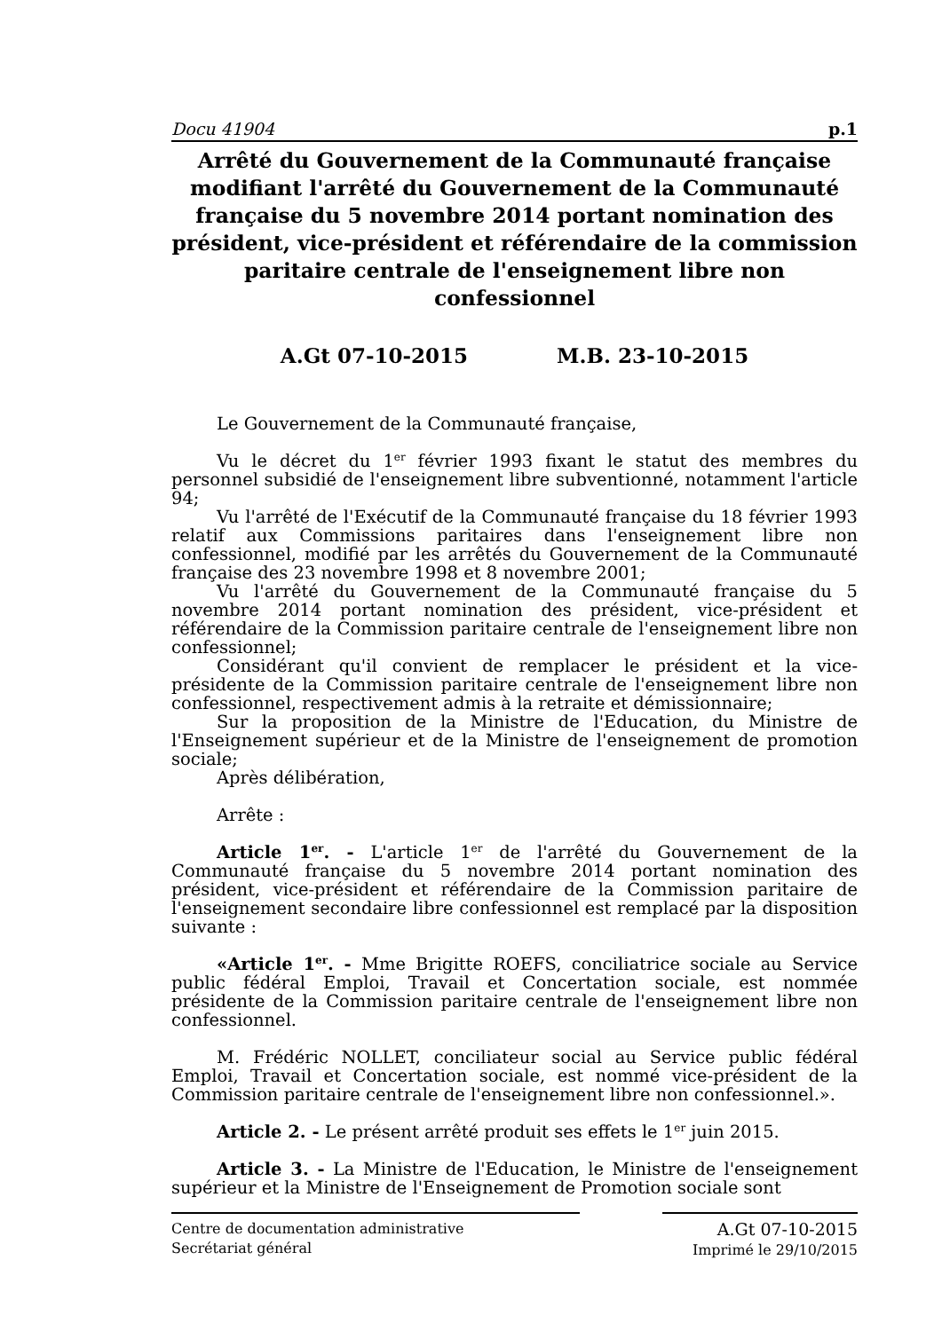Docu 41904 p.1
Arrêté du Gouvernement de la Communauté française modifiant l'arrêté du Gouvernement de la Communauté française du 5 novembre 2014 portant nomination des président, vice-président et référendaire de la commission paritaire centrale de l'enseignement libre non confessionnel
A.Gt 07-10-2015 M.B. 23-10-2015
Le Gouvernement de la Communauté française,
Vu le décret du 1<sup>er</sup> février 1993 fixant le statut des membres du personnel subsidié de l'enseignement libre subventionné, notamment l'article 94;
Vu l'arrêté de l'Exécutif de la Communauté française du 18 février 1993 relatif aux Commissions paritaires dans l'enseignement libre non confessionnel, modifié par les arrêtés du Gouvernement de la Communauté française des 23 novembre 1998 et 8 novembre 2001;
Vu l'arrêté du Gouvernement de la Communauté française du 5 novembre 2014 portant nomination des président, vice-président et référendaire de la Commission paritaire centrale de l'enseignement libre non confessionnel;
Considérant qu'il convient de remplacer le président et la vice-présidente de la Commission paritaire centrale de l'enseignement libre non confessionnel, respectivement admis à la retraite et démissionnaire;
Sur la proposition de la Ministre de l'Education, du Ministre de l'Enseignement supérieur et de la Ministre de l'enseignement de promotion sociale;
Après délibération,
Arrête :
Article 1<sup>er</sup>. - L'article 1<sup>er</sup> de l'arrêté du Gouvernement de la Communauté française du 5 novembre 2014 portant nomination des président, vice-président et référendaire de la Commission paritaire de l'enseignement secondaire libre confessionnel est remplacé par la disposition suivante :
«Article 1<sup>er</sup>. - Mme Brigitte ROEFS, conciliatrice sociale au Service public fédéral Emploi, Travail et Concertation sociale, est nommée présidente de la Commission paritaire centrale de l'enseignement libre non confessionnel.
M. Frédéric NOLLET, conciliateur social au Service public fédéral Emploi, Travail et Concertation sociale, est nommé vice-président de la Commission paritaire centrale de l'enseignement libre non confessionnel.».
Article 2. - Le présent arrêté produit ses effets le 1<sup>er</sup> juin 2015.
Article 3. - La Ministre de l'Education, le Ministre de l'enseignement supérieur et la Ministre de l'Enseignement de Promotion sociale sont
Centre de documentation administrative
Secrétariat général
A.Gt 07-10-2015
Imprimé le 29/10/2015